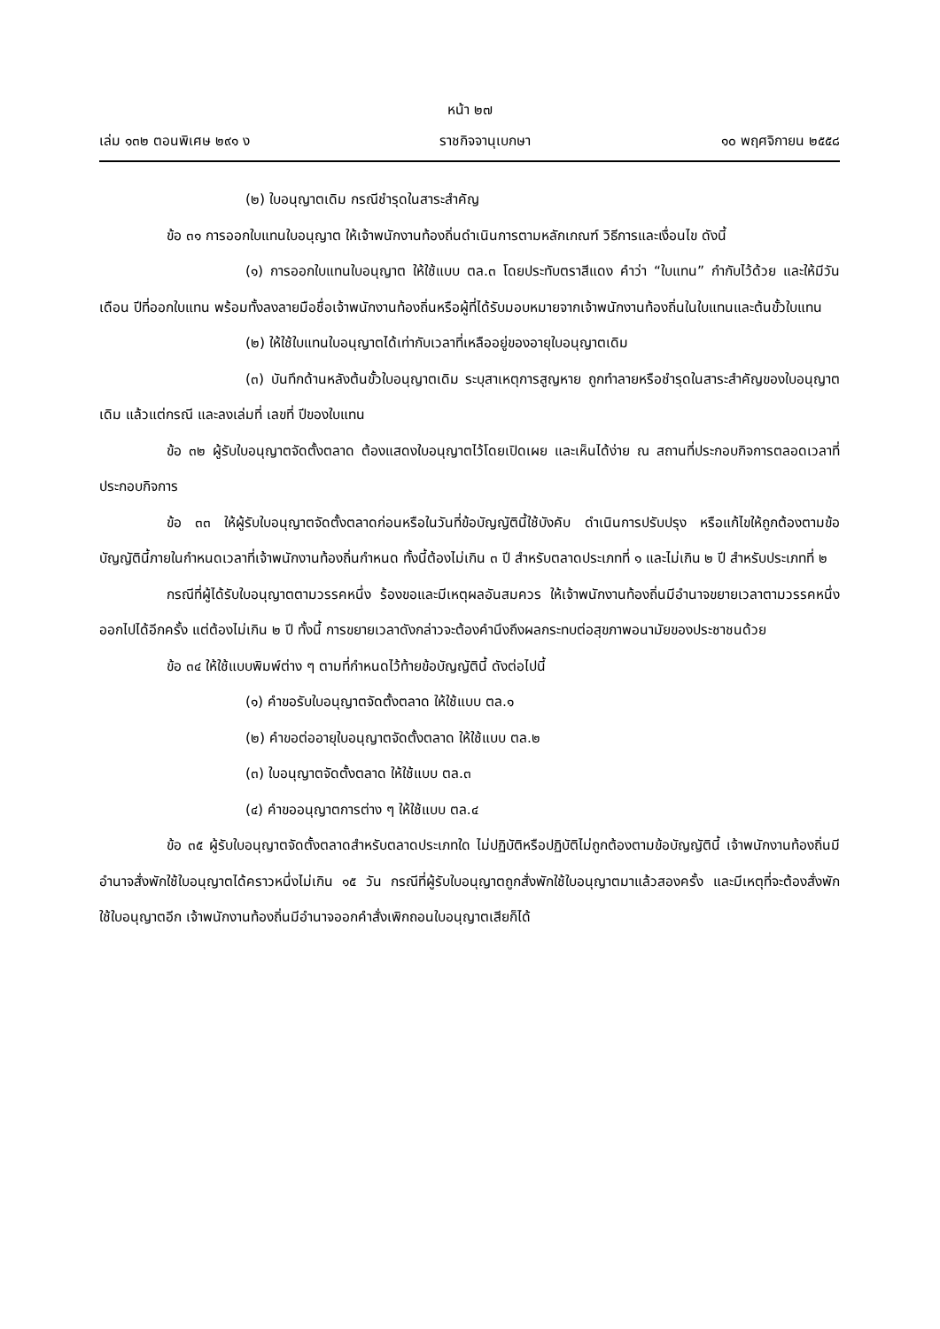หน้า ๒๗
เล่ม ๑๓๒ ตอนพิเศษ ๒๙๑ ง ราชกิจจานุเบกษา ๑๐ พฤศจิกายน ๒๕๕๘
(๒) ใบอนุญาตเดิม กรณีชำรุดในสาระสำคัญ
ข้อ ๓๑ การออกใบแทนใบอนุญาต ให้เจ้าพนักงานท้องถิ่นดำเนินการตามหลักเกณฑ์ วิธีการและเงื่อนไข ดังนี้
(๑) การออกใบแทนใบอนุญาต ให้ใช้แบบ ตล.๓ โดยประทับตราสีแดง คำว่า “ใบแทน” กำกับไว้ด้วย และให้มีวัน เดือน ปีที่ออกใบแทน พร้อมทั้งลงลายมือชื่อเจ้าพนักงานท้องถิ่นหรือผู้ที่ได้รับมอบหมายจากเจ้าพนักงานท้องถิ่นในใบแทนและต้นขั้วใบแทน
(๒) ให้ใช้ใบแทนใบอนุญาตได้เท่ากับเวลาที่เหลืออยู่ของอายุใบอนุญาตเดิม
(๓) บันทึกด้านหลังต้นขั้วใบอนุญาตเดิม ระบุสาเหตุการสูญหาย ถูกทำลายหรือชำรุดในสาระสำคัญของใบอนุญาตเดิม แล้วแต่กรณี และลงเล่มที่ เลขที่ ปีของใบแทน
ข้อ ๓๒ ผู้รับใบอนุญาตจัดตั้งตลาด ต้องแสดงใบอนุญาตไว้โดยเปิดเผย และเห็นได้ง่าย ณ สถานที่ประกอบกิจการตลอดเวลาที่ประกอบกิจการ
ข้อ ๓๓ ให้ผู้รับใบอนุญาตจัดตั้งตลาดก่อนหรือในวันที่ข้อบัญญัตินี้ใช้บังคับ ดำเนินการปรับปรุง หรือแก้ไขให้ถูกต้องตามข้อบัญญัตินี้ภายในกำหนดเวลาที่เจ้าพนักงานท้องถิ่นกำหนด ทั้งนี้ต้องไม่เกิน ๓ ปี สำหรับตลาดประเภทที่ ๑ และไม่เกิน ๒ ปี สำหรับประเภทที่ ๒
กรณีที่ผู้ได้รับใบอนุญาตตามวรรคหนึ่ง ร้องขอและมีเหตุผลอันสมควร ให้เจ้าพนักงานท้องถิ่นมีอำนาจขยายเวลาตามวรรคหนึ่งออกไปได้อีกครั้ง แต่ต้องไม่เกิน ๒ ปี ทั้งนี้ การขยายเวลาดังกล่าวจะต้องคำนึงถึงผลกระทบต่อสุขภาพอนามัยของประชาชนด้วย
ข้อ ๓๔ ให้ใช้แบบพิมพ์ต่าง ๆ ตามที่กำหนดไว้ท้ายข้อบัญญัตินี้ ดังต่อไปนี้
(๑) คำขอรับใบอนุญาตจัดตั้งตลาด ให้ใช้แบบ ตล.๑
(๒) คำขอต่ออายุใบอนุญาตจัดตั้งตลาด ให้ใช้แบบ ตล.๒
(๓) ใบอนุญาตจัดตั้งตลาด ให้ใช้แบบ ตล.๓
(๔) คำขออนุญาตการต่าง ๆ ให้ใช้แบบ ตล.๔
ข้อ ๓๕ ผู้รับใบอนุญาตจัดตั้งตลาดสำหรับตลาดประเภทใด ไม่ปฏิบัติหรือปฏิบัติไม่ถูกต้องตามข้อบัญญัตินี้ เจ้าพนักงานท้องถิ่นมีอำนาจสั่งพักใช้ใบอนุญาตได้คราวหนึ่งไม่เกิน ๑๕ วัน กรณีที่ผู้รับใบอนุญาตถูกสั่งพักใช้ใบอนุญาตมาแล้วสองครั้ง และมีเหตุที่จะต้องสั่งพักใช้ใบอนุญาตอีก เจ้าพนักงานท้องถิ่นมีอำนาจออกคำสั่งเพิกถอนใบอนุญาตเสียก็ได้